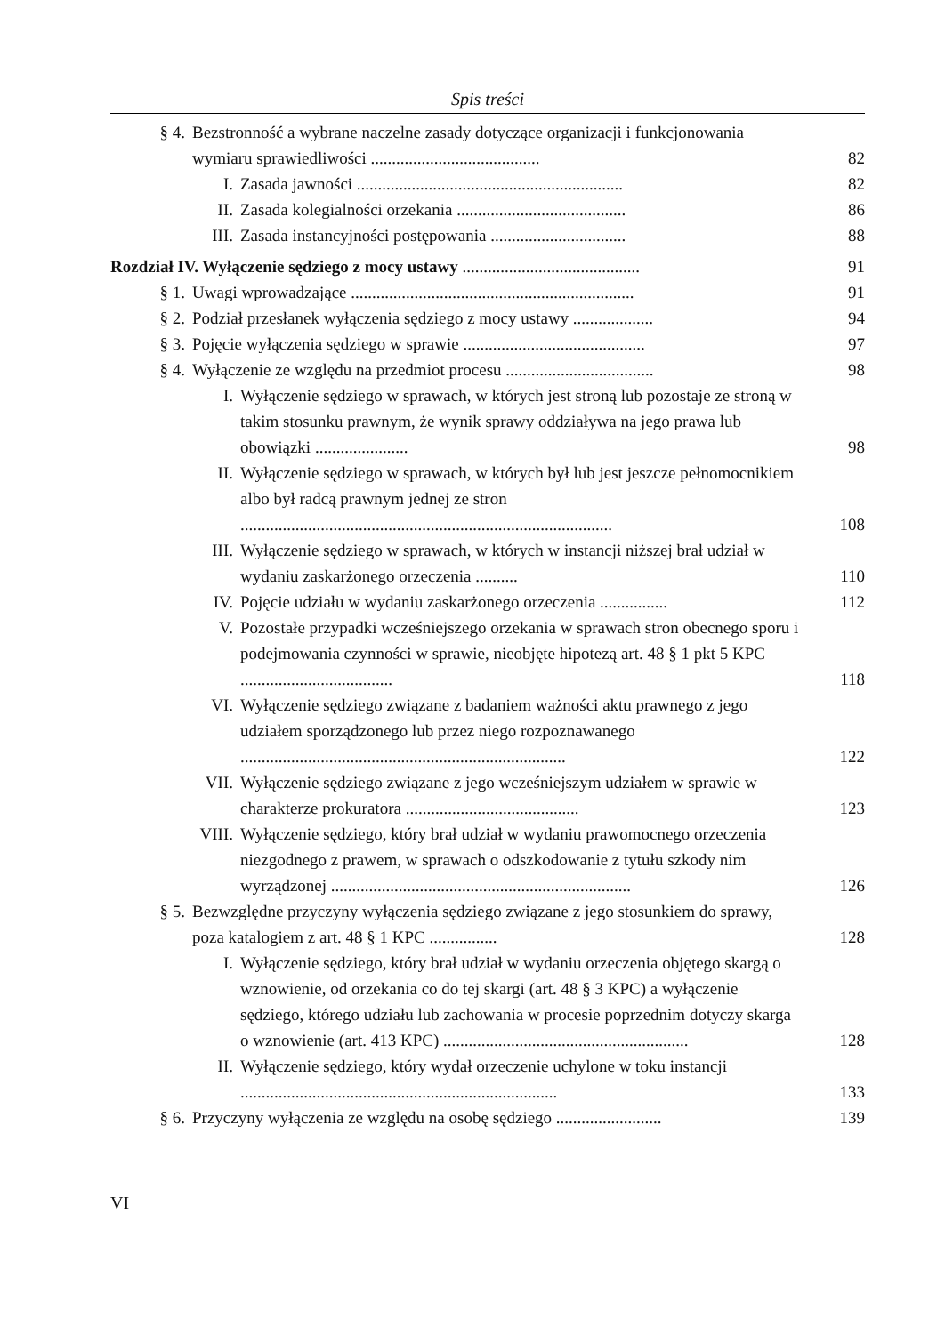Spis treści
§ 4. Bezstronność a wybrane naczelne zasady dotyczące organizacji i funkcjonowania wymiaru sprawiedliwości ........................................ 82
I. Zasada jawności ............................................................... 82
II. Zasada kolegialności orzekania ........................................ 86
III. Zasada instancyjności postępowania ................................ 88
Rozdział IV. Wyłączenie sędziego z mocy ustawy .......................................... 91
§ 1. Uwagi wprowadzające ................................................................... 91
§ 2. Podział przesłanek wyłączenia sędziego z mocy ustawy ................... 94
§ 3. Pojęcie wyłączenia sędziego w sprawie ........................................... 97
§ 4. Wyłączenie ze względu na przedmiot procesu ................................... 98
I. Wyłączenie sędziego w sprawach, w których jest stroną lub pozostaje ze stroną w takim stosunku prawnym, że wynik sprawy oddziaływa na jego prawa lub obowiązki ...................... 98
II. Wyłączenie sędziego w sprawach, w których był lub jest jeszcze pełnomocnikiem albo był radcą prawnym jednej ze stron ........................................................................................ 108
III. Wyłączenie sędziego w sprawach, w których w instancji niższej brał udział w wydaniu zaskarżonego orzeczenia .......... 110
IV. Pojęcie udziału w wydaniu zaskarżonego orzeczenia ................ 112
V. Pozostałe przypadki wcześniejszego orzekania w sprawach stron obecnego sporu i podejmowania czynności w sprawie, nieobjęte hipotezą art. 48 § 1 pkt 5 KPC .................................... 118
VI. Wyłączenie sędziego związane z badaniem ważności aktu prawnego z jego udziałem sporządzonego lub przez niego rozpoznawanego ............................................................................. 122
VII. Wyłączenie sędziego związane z jego wcześniejszym udziałem w sprawie w charakterze prokuratora ......................................... 123
VIII. Wyłączenie sędziego, który brał udział w wydaniu prawomocnego orzeczenia niezgodnego z prawem, w sprawach o odszkodowanie z tytułu szkody nim wyrządzonej ....................................................................... 126
§ 5. Bezwzględne przyczyny wyłączenia sędziego związane z jego stosunkiem do sprawy, poza katalogiem z art. 48 § 1 KPC ................ 128
I. Wyłączenie sędziego, który brał udział w wydaniu orzeczenia objętego skargą o wznowienie, od orzekania co do tej skargi (art. 48 § 3 KPC) a wyłączenie sędziego, którego udziału lub zachowania w procesie poprzednim dotyczy skarga o wznowienie (art. 413 KPC) .......................................................... 128
II. Wyłączenie sędziego, który wydał orzeczenie uchylone w toku instancji ........................................................................... 133
§ 6. Przyczyny wyłączenia ze względu na osobę sędziego ......................... 139
VI